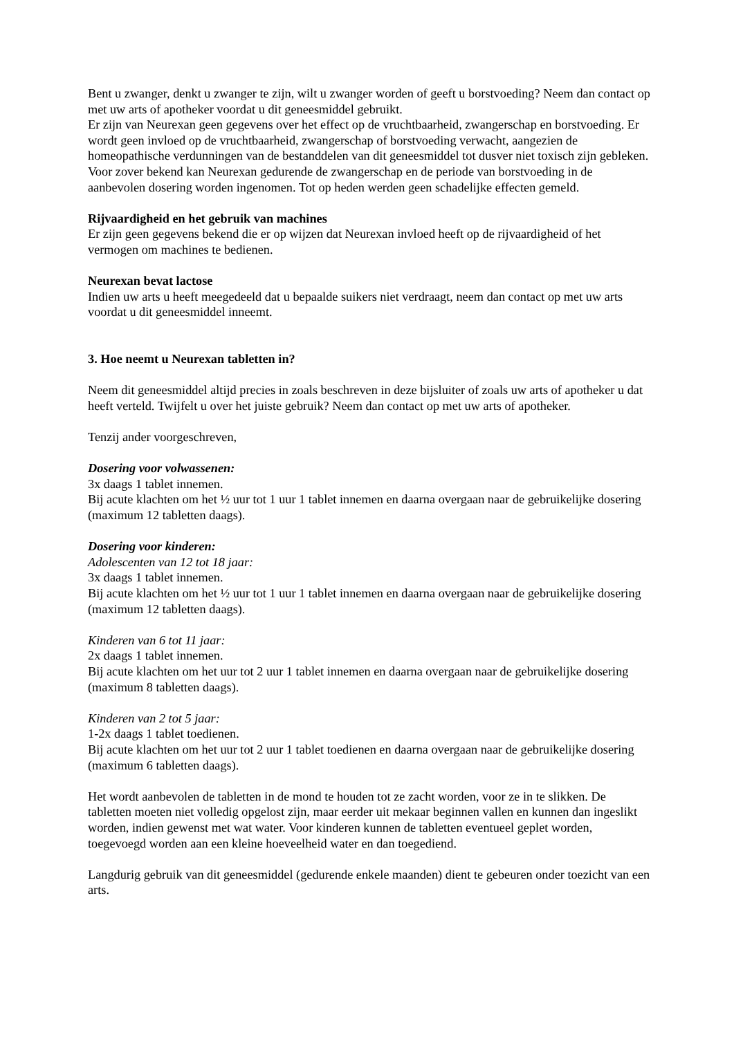Bent u zwanger, denkt u zwanger te zijn, wilt u zwanger worden of geeft u borstvoeding? Neem dan contact op met uw arts of apotheker voordat u dit geneesmiddel gebruikt.
Er zijn van Neurexan geen gegevens over het effect op de vruchtbaarheid, zwangerschap en borstvoeding. Er wordt geen invloed op de vruchtbaarheid, zwangerschap of borstvoeding verwacht, aangezien de homeopathische verdunningen van de bestanddelen van dit geneesmiddel tot dusver niet toxisch zijn gebleken. Voor zover bekend kan Neurexan gedurende de zwangerschap en de periode van borstvoeding in de aanbevolen dosering worden ingenomen. Tot op heden werden geen schadelijke effecten gemeld.
Rijvaardigheid en het gebruik van machines
Er zijn geen gegevens bekend die er op wijzen dat Neurexan invloed heeft op de rijvaardigheid of het vermogen om machines te bedienen.
Neurexan bevat lactose
Indien uw arts u heeft meegedeeld dat u bepaalde suikers niet verdraagt, neem dan contact op met uw arts voordat u dit geneesmiddel inneemt.
3. Hoe neemt u Neurexan tabletten in?
Neem dit geneesmiddel altijd precies in zoals beschreven in deze bijsluiter of zoals uw arts of apotheker u dat heeft verteld. Twijfelt u over het juiste gebruik? Neem dan contact op met uw arts of apotheker.
Tenzij ander voorgeschreven,
Dosering voor volwassenen:
3x daags 1 tablet innemen.
Bij acute klachten om het ½ uur tot 1 uur 1 tablet innemen en daarna overgaan naar de gebruikelijke dosering (maximum 12 tabletten daags).
Dosering voor kinderen:
Adolescenten van 12 tot 18 jaar:
3x daags 1 tablet innemen.
Bij acute klachten om het ½ uur tot 1 uur 1 tablet innemen en daarna overgaan naar de gebruikelijke dosering (maximum 12 tabletten daags).
Kinderen van 6 tot 11 jaar:
2x daags 1 tablet innemen.
Bij acute klachten om het uur tot 2 uur 1 tablet innemen en daarna overgaan naar de gebruikelijke dosering (maximum 8 tabletten daags).
Kinderen van 2 tot 5 jaar:
1-2x daags 1 tablet toedienen.
Bij acute klachten om het uur tot 2 uur 1 tablet toedienen en daarna overgaan naar de gebruikelijke dosering (maximum 6 tabletten daags).
Het wordt aanbevolen de tabletten in de mond te houden tot ze zacht worden, voor ze in te slikken. De tabletten moeten niet volledig opgelost zijn, maar eerder uit mekaar beginnen vallen en kunnen dan ingeslikt worden, indien gewenst met wat water. Voor kinderen kunnen de tabletten eventueel geplet worden, toegevoegd worden aan een kleine hoeveelheid water en dan toegediend.
Langdurig gebruik van dit geneesmiddel (gedurende enkele maanden) dient te gebeuren onder toezicht van een arts.